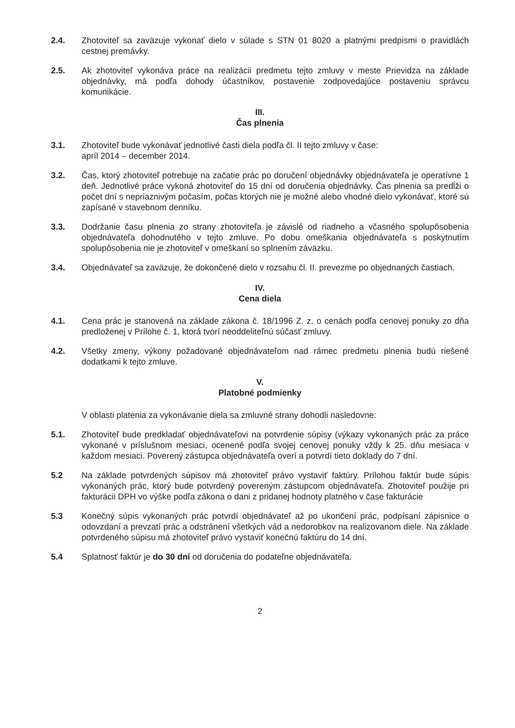2.4. Zhotoviteľ sa zaväzuje vykonať dielo v súlade s STN 01 8020 a platnými predpismi o pravidlách cestnej premávky.
2.5. Ak zhotoviteľ vykonáva práce na realizácii predmetu tejto zmluvy v meste Prievidza na základe objednávky, má podľa dohody účastníkov, postavenie zodpovedajúce postaveniu správcu komunikácie.
III.
Čas plnenia
3.1. Zhotoviteľ bude vykonávať jednotlivé časti diela podľa čl. II tejto zmluvy v čase:
apríl 2014 – december 2014.
3.2. Čas, ktorý zhotoviteľ potrebuje na začatie prác po doručení objednávky objednávateľa je operatívne 1 deň. Jednotlivé práce vykoná zhotoviteľ do 15 dní od doručenia objednávky. Čas plnenia sa predĺži o počet dní s nepriaznivým počasím, počas ktorých nie je možné alebo vhodné dielo vykonávať, ktoré sú zapísané v stavebnom denníku.
3.3. Dodržanie času plnenia zo strany zhotoviteľa je závislé od riadneho a včasného spolupôsobenia objednávateľa dohodnutého v tejto zmluve. Po dobu omeškania objednávateľa s poskytnutím spolupôsobenia nie je zhotoviteľ v omeškaní so splnením záväzku.
3.4. Objednávateľ sa zaväzuje, že dokončené dielo v rozsahu čl. II. prevezme po objednaných častiach.
IV.
Cena diela
4.1. Cena prác je stanovená na základe zákona č. 18/1996 Z. z. o cenách podľa cenovej ponuky zo dňa predloženej v Prílohe č. 1, ktorá tvorí neoddeliteľnú súčasť zmluvy.
4.2. Všetky zmeny, výkony požadované objednávateľom nad rámec predmetu plnenia budú riešené dodatkami k tejto zmluve.
V.
Platobné podmienky
V oblasti platenia za vykonávanie diela sa zmluvné strany dohodli nasledovne:
5.1. Zhotoviteľ bude predkladať objednávateľovi na potvrdenie súpisy (výkazy vykonaných prác za práce vykonané v príslušnom mesiaci, ocenené podľa svojej cenovej ponuky vždy k 25. dňu mesiaca v každom mesiaci. Poverený zástupca objednávateľa overí a potvrdí tieto doklady do 7 dní.
5.2 Na základe potvrdených súpisov má zhotoviteľ právo vystaviť faktúry. Prílohou faktúr bude súpis vykonaných prác, ktorý bude potvrdený povereným zástupcom objednávateľa. Zhotoviteľ použije pri fakturácii DPH vo výške podľa zákona o dani z pridanej hodnoty platného v čase fakturácie
5.3 Konečný súpis vykonaných prác potvrdí objednávateľ až po ukončení prác, podpísaní zápisnice o odovzdaní a prevzatí prác a odstránení všetkých vád a nedorobkov na realizovanom diele. Na základe potvrdeného súpisu má zhotoviteľ právo vystaviť konečnú faktúru do 14 dní.
5.4 Splatnosť faktúr je do 30 dní od doručenia do podateľne objednávateľa.
2